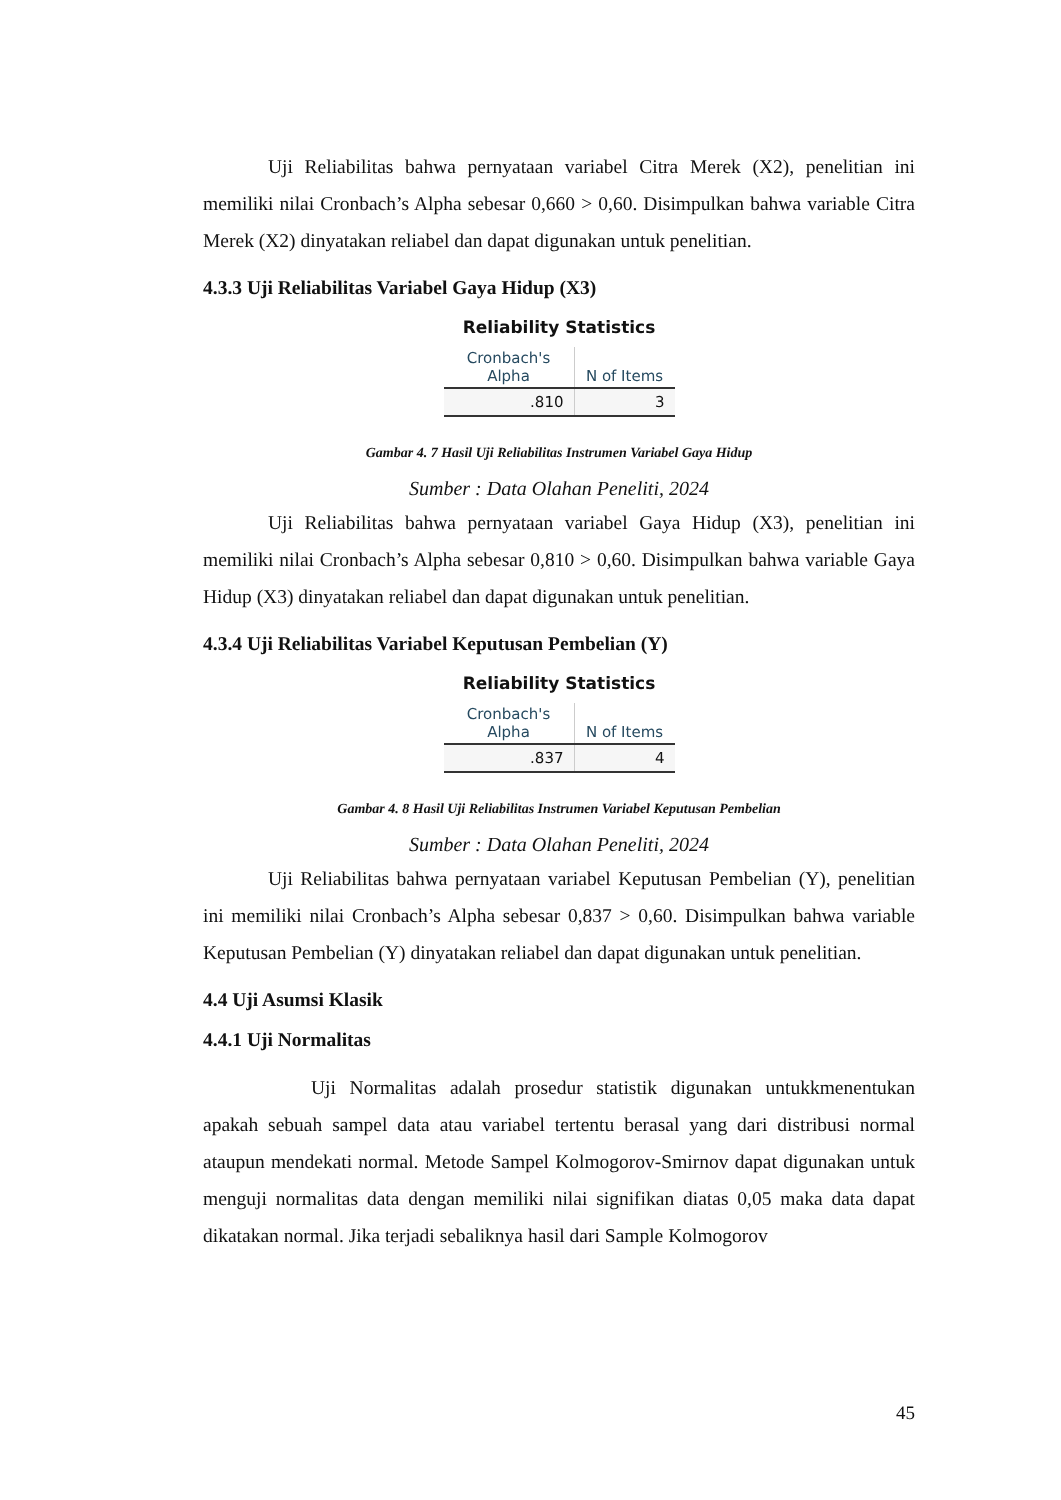Uji Reliabilitas bahwa pernyataan variabel Citra Merek (X2), penelitian ini memiliki nilai Cronbach’s Alpha sebesar 0,660 > 0,60. Disimpulkan bahwa variable Citra Merek (X2) dinyatakan reliabel dan dapat digunakan untuk penelitian.
4.3.3 Uji Reliabilitas Variabel Gaya Hidup (X3)
Reliability Statistics
| Cronbach's Alpha | N of Items |
| --- | --- |
| .810 | 3 |
Gambar 4. 7 Hasil Uji Reliabilitas Instrumen Variabel Gaya Hidup
Sumber : Data Olahan Peneliti, 2024
Uji Reliabilitas bahwa pernyataan variabel Gaya Hidup (X3), penelitian ini memiliki nilai Cronbach’s Alpha sebesar 0,810 > 0,60. Disimpulkan bahwa variable Gaya Hidup (X3) dinyatakan reliabel dan dapat digunakan untuk penelitian.
4.3.4 Uji Reliabilitas Variabel Keputusan Pembelian (Y)
Reliability Statistics
| Cronbach's Alpha | N of Items |
| --- | --- |
| .837 | 4 |
Gambar 4. 8 Hasil Uji Reliabilitas Instrumen Variabel Keputusan Pembelian
Sumber : Data Olahan Peneliti, 2024
Uji Reliabilitas bahwa pernyataan variabel Keputusan Pembelian (Y), penelitian ini memiliki nilai Cronbach’s Alpha sebesar 0,837 > 0,60. Disimpulkan bahwa variable Keputusan Pembelian (Y) dinyatakan reliabel dan dapat digunakan untuk penelitian.
4.4 Uji Asumsi Klasik
4.4.1 Uji Normalitas
Uji Normalitas adalah prosedur statistik digunakan untukkmenentukan apakah sebuah sampel data atau variabel tertentu berasal yang dari distribusi normal ataupun mendekati normal. Metode Sampel Kolmogorov-Smirnov dapat digunakan untuk menguji normalitas data dengan memiliki nilai signifikan diatas 0,05 maka data dapat dikatakan normal. Jika terjadi sebaliknya hasil dari Sample Kolmogorov
45